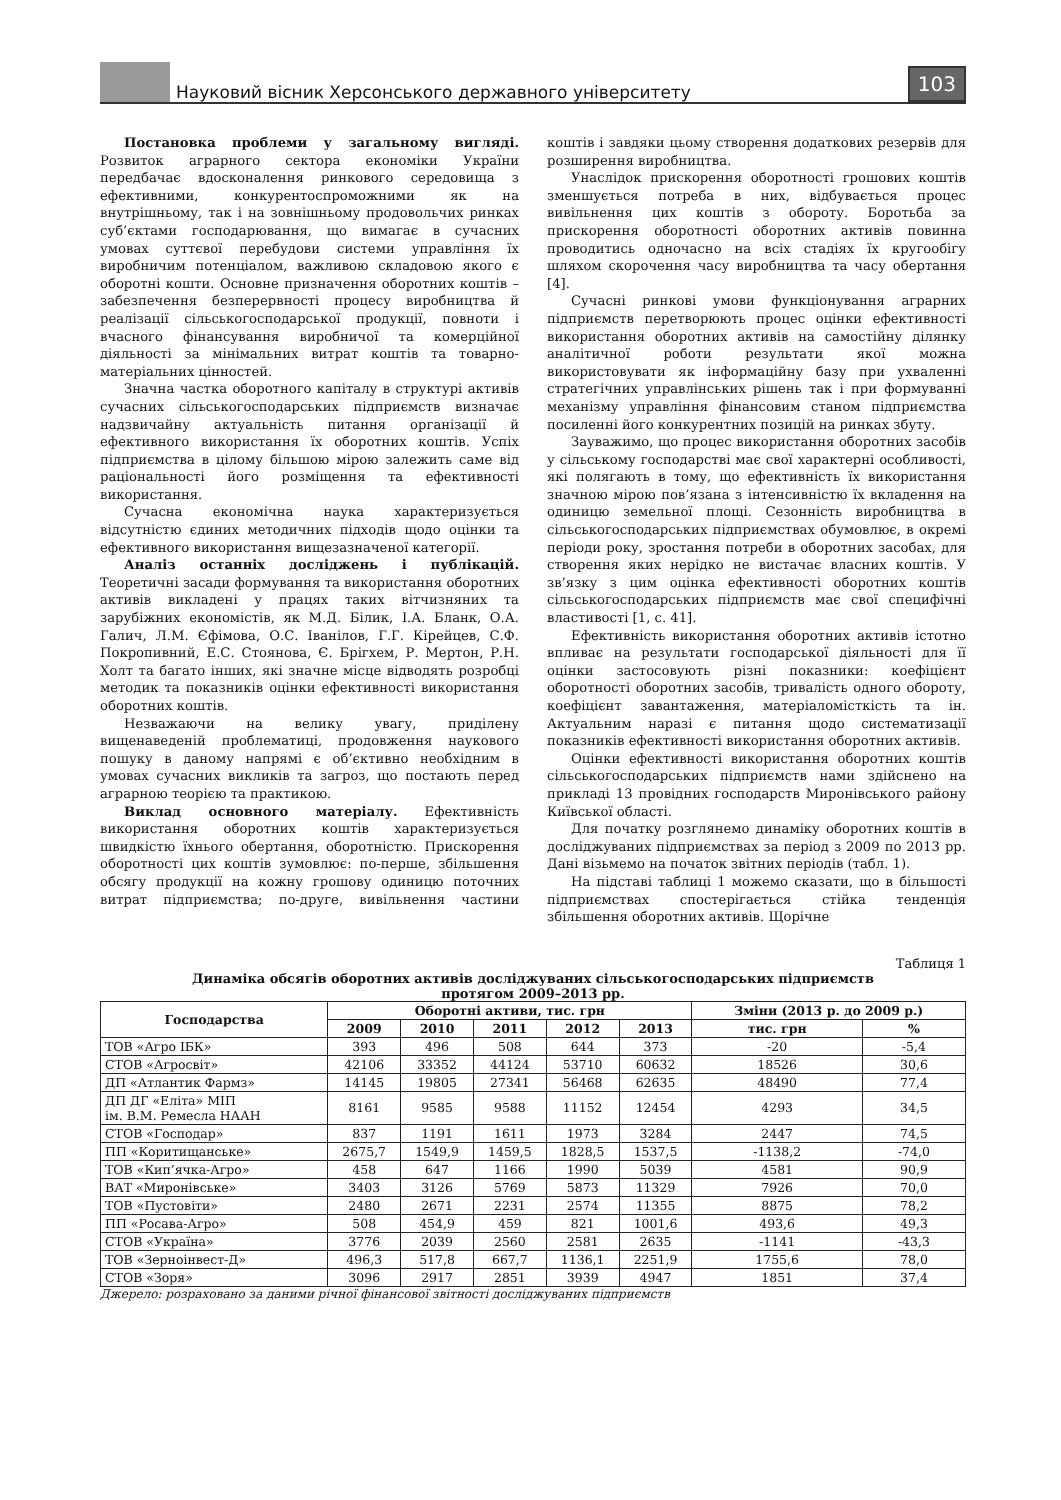Науковий вісник Херсонського державного університету
103
Постановка проблеми у загальному вигляді. Розвиток аграрного сектора економіки України передбачає вдосконалення ринкового середовища з ефективними, конкурентоспроможними як на внутрішньому, так і на зовнішньому продовольчих ринках суб’єктами господарювання, що вимагає в сучасних умовах суттєвої перебудови системи управління їх виробничим потенціалом, важливою складовою якого є оборотні кошти. Основне призначення оборотних коштів – забезпечення безперервності процесу виробництва й реалізації сільськогосподарської продукції, повноти і вчасного фінансування виробничої та комерційної діяльності за мінімальних витрат коштів та товарно-матеріальних цінностей.
Значна частка оборотного капіталу в структурі активів сучасних сільськогосподарських підприємств визначає надзвичайну актуальність питання організації й ефективного використання їх оборотних коштів. Успіх підприємства в цілому більшою мірою залежить саме від раціональності його розміщення та ефективності використання.
Сучасна економічна наука характеризується відсутністю єдиних методичних підходів щодо оцінки та ефективного використання вищезазначеної категорії.
Аналіз останніх досліджень і публікацій. Теоретичні засади формування та використання оборотних активів викладені у працях таких вітчизняних та зарубіжних економістів, як М.Д. Білик, І.А. Бланк, О.А. Галич, Л.М. Єфімова, О.С. Іванілов, Г.Г. Кірейцев, С.Ф. Покропивний, Е.С. Стоянова, Є. Брігхем, Р. Мертон, Р.Н. Холт та багато інших, які значне місце відводять розробці методик та показників оцінки ефективності використання оборотних коштів.
Незважаючи на велику увагу, приділену вищенаведеній проблематиці, продовження наукового пошуку в даному напрямі є об’єктивно необхідним в умовах сучасних викликів та загроз, що постають перед аграрною теорією та практикою.
Виклад основного матеріалу. Ефективність використання оборотних коштів характеризується швидкістю їхнього обертання, оборотністю. Прискорення оборотності цих коштів зумовлює: по-перше, збільшення обсягу продукції на кожну грошову одиницю поточних витрат підприємства; по-друге, вивільнення частини коштів і завдяки цьому створення додаткових резервів для розширення виробництва.
Унаслідок прискорення оборотності грошових коштів зменшується потреба в них, відбувається процес вивільнення цих коштів з обороту. Боротьба за прискорення оборотності оборотних активів повинна проводитись одночасно на всіх стадіях їх кругообігу шляхом скорочення часу виробництва та часу обертання [4].
Сучасні ринкові умови функціонування аграрних підприємств перетворюють процес оцінки ефективності використання оборотних активів на самостійну ділянку аналітичної роботи результати якої можна використовувати як інформаційну базу при ухваленні стратегічних управлінських рішень так і при формуванні механізму управління фінансовим станом підприємства посиленні його конкурентних позицій на ринках збуту.
Зауважимо, що процес використання оборотних засобів у сільському господарстві має свої характерні особливості, які полягають в тому, що ефективність їх використання значною мірою пов’язана з інтенсивністю їх вкладення на одиницю земельної площі. Сезонність виробництва в сільськогосподарських підприємствах обумовлює, в окремі періоди року, зростання потреби в оборотних засобах, для створення яких нерідко не вистачає власних коштів. У зв’язку з цим оцінка ефективності оборотних коштів сільськогосподарських підприємств має свої специфічні властивості [1, с. 41].
Ефективність використання оборотних активів істотно впливає на результати господарської діяльності для її оцінки застосовують різні показники: коефіцієнт оборотності оборотних засобів, тривалість одного обороту, коефіцієнт завантаження, матеріаломісткість та ін. Актуальним наразі є питання щодо систематизації показників ефективності використання оборотних активів.
Оцінки ефективності використання оборотних коштів сільськогосподарських підприємств нами здійснено на прикладі 13 провідних господарств Миронівського району Київської області.
Для початку розглянемо динаміку оборотних коштів в досліджуваних підприємствах за період з 2009 по 2013 рр. Дані візьмемо на початок звітних періодів (табл. 1).
На підставі таблиці 1 можемо сказати, що в більшості підприємствах спостерігається стійка тенденція збільшення оборотних активів. Щорічне
Таблиця 1
Динаміка обсягів оборотних активів досліджуваних сільськогосподарських підприємств
протягом 2009–2013 рр.
| Господарства | Оборотні активи, тис. грн | | | | | Зміни (2013 р. до 2009 р.) | |
| --- | --- | --- | --- | --- | --- | --- | --- |
| | 2009 | 2010 | 2011 | 2012 | 2013 | тис. грн | % |
| ТОВ «Агро ІБК» | 393 | 496 | 508 | 644 | 373 | -20 | -5,4 |
| СТОВ «Агросвіт» | 42106 | 33352 | 44124 | 53710 | 60632 | 18526 | 30,6 |
| ДП «Атлантик Фармз» | 14145 | 19805 | 27341 | 56468 | 62635 | 48490 | 77,4 |
| ДП ДГ «Еліта» МІП ім. В.М. Ремесла НААН | 8161 | 9585 | 9588 | 11152 | 12454 | 4293 | 34,5 |
| СТОВ «Господар» | 837 | 1191 | 1611 | 1973 | 3284 | 2447 | 74,5 |
| ПП «Коритищанське» | 2675,7 | 1549,9 | 1459,5 | 1828,5 | 1537,5 | -1138,2 | -74,0 |
| ТОВ «Кип’ячка-Агро» | 458 | 647 | 1166 | 1990 | 5039 | 4581 | 90,9 |
| ВАТ «Миронівське» | 3403 | 3126 | 5769 | 5873 | 11329 | 7926 | 70,0 |
| ТОВ «Пустовіти» | 2480 | 2671 | 2231 | 2574 | 11355 | 8875 | 78,2 |
| ПП «Росава-Агро» | 508 | 454,9 | 459 | 821 | 1001,6 | 493,6 | 49,3 |
| СТОВ «Україна» | 3776 | 2039 | 2560 | 2581 | 2635 | -1141 | -43,3 |
| ТОВ «Зерноінвест-Д» | 496,3 | 517,8 | 667,7 | 1136,1 | 2251,9 | 1755,6 | 78,0 |
| СТОВ «Зоря» | 3096 | 2917 | 2851 | 3939 | 4947 | 1851 | 37,4 |
Джерело: розраховано за даними річної фінансової звітності досліджуваних підприємств